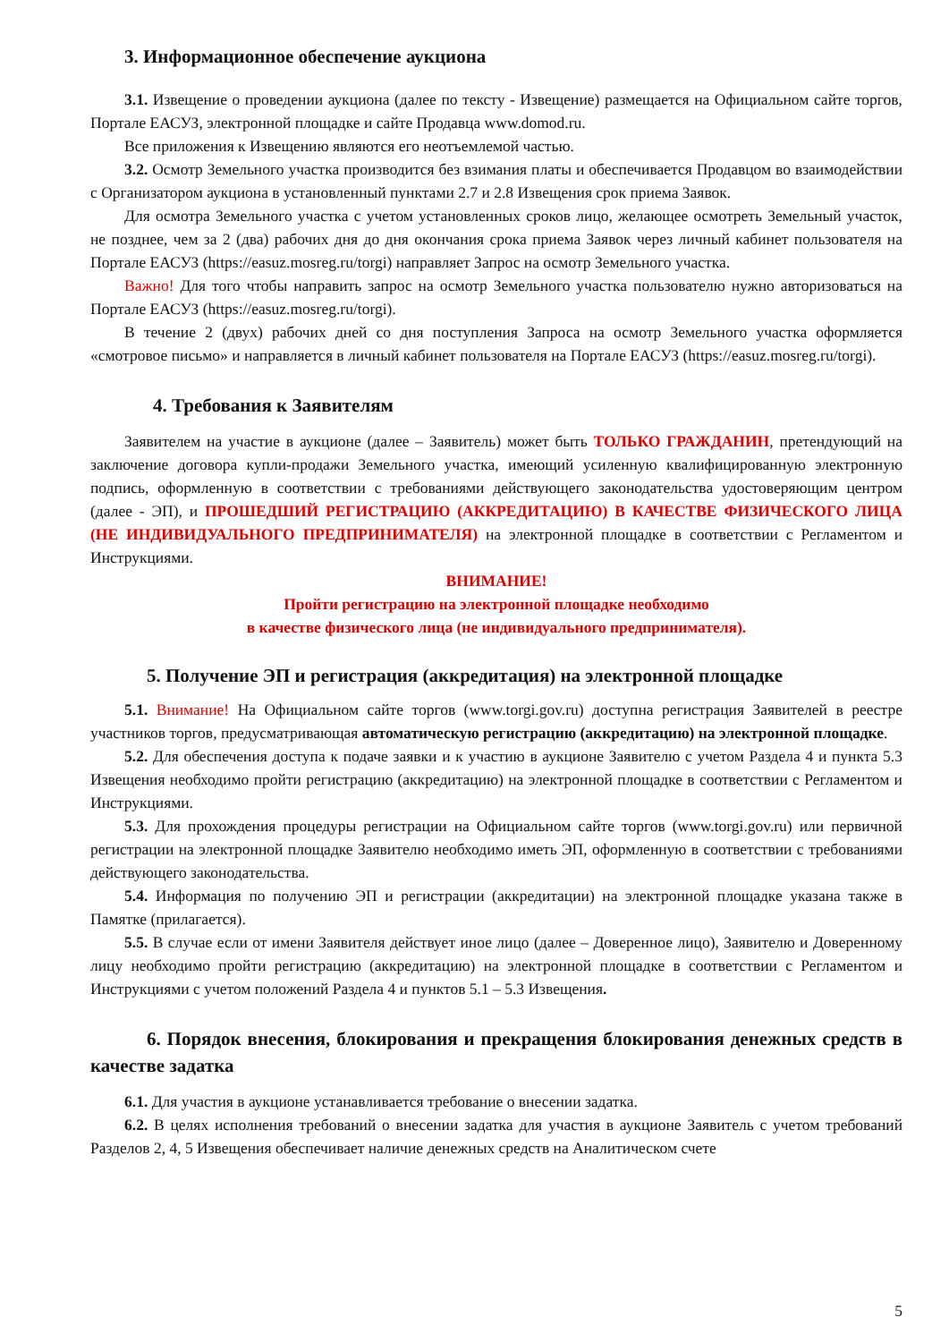3. Информационное обеспечение аукциона
3.1. Извещение о проведении аукциона (далее по тексту - Извещение) размещается на Официальном сайте торгов, Портале ЕАСУЗ, электронной площадке и сайте Продавца www.domod.ru.
Все приложения к Извещению являются его неотъемлемой частью.
3.2. Осмотр Земельного участка производится без взимания платы и обеспечивается Продавцом во взаимодействии с Организатором аукциона в установленный пунктами 2.7 и 2.8 Извещения срок приема Заявок.
Для осмотра Земельного участка с учетом установленных сроков лицо, желающее осмотреть Земельный участок, не позднее, чем за 2 (два) рабочих дня до дня окончания срока приема Заявок через личный кабинет пользователя на Портале ЕАСУЗ (https://easuz.mosreg.ru/torgi) направляет Запрос на осмотр Земельного участка.
Важно! Для того чтобы направить запрос на осмотр Земельного участка пользователю нужно авторизоваться на Портале ЕАСУЗ (https://easuz.mosreg.ru/torgi).
В течение 2 (двух) рабочих дней со дня поступления Запроса на осмотр Земельного участка оформляется «смотровое письмо» и направляется в личный кабинет пользователя на Портале ЕАСУЗ (https://easuz.mosreg.ru/torgi).
4. Требования к Заявителям
Заявителем на участие в аукционе (далее – Заявитель) может быть ТОЛЬКО ГРАЖДАНИН, претендующий на заключение договора купли-продажи Земельного участка, имеющий усиленную квалифицированную электронную подпись, оформленную в соответствии с требованиями действующего законодательства удостоверяющим центром (далее - ЭП), и ПРОШЕДШИЙ РЕГИСТРАЦИЮ (АККРЕДИТАЦИЮ) В КАЧЕСТВЕ ФИЗИЧЕСКОГО ЛИЦА (НЕ ИНДИВИДУАЛЬНОГО ПРЕДПРИНИМАТЕЛЯ) на электронной площадке в соответствии с Регламентом и Инструкциями.
ВНИМАНИЕ!
Пройти регистрацию на электронной площадке необходимо
в качестве физического лица (не индивидуального предпринимателя).
5. Получение ЭП и регистрация (аккредитация) на электронной площадке
5.1. Внимание! На Официальном сайте торгов (www.torgi.gov.ru) доступна регистрация Заявителей в реестре участников торгов, предусматривающая автоматическую регистрацию (аккредитацию) на электронной площадке.
5.2. Для обеспечения доступа к подаче заявки и к участию в аукционе Заявителю с учетом Раздела 4 и пункта 5.3 Извещения необходимо пройти регистрацию (аккредитацию) на электронной площадке в соответствии с Регламентом и Инструкциями.
5.3. Для прохождения процедуры регистрации на Официальном сайте торгов (www.torgi.gov.ru) или первичной регистрации на электронной площадке Заявителю необходимо иметь ЭП, оформленную в соответствии с требованиями действующего законодательства.
5.4. Информация по получению ЭП и регистрации (аккредитации) на электронной площадке указана также в Памятке (прилагается).
5.5. В случае если от имени Заявителя действует иное лицо (далее – Доверенное лицо), Заявителю и Доверенному лицу необходимо пройти регистрацию (аккредитацию) на электронной площадке в соответствии с Регламентом и Инструкциями с учетом положений Раздела 4 и пунктов 5.1 – 5.3 Извещения.
6. Порядок внесения, блокирования и прекращения блокирования денежных средств в качестве задатка
6.1. Для участия в аукционе устанавливается требование о внесении задатка.
6.2. В целях исполнения требований о внесении задатка для участия в аукционе Заявитель с учетом требований Разделов 2, 4, 5 Извещения обеспечивает наличие денежных средств на Аналитическом счете
5